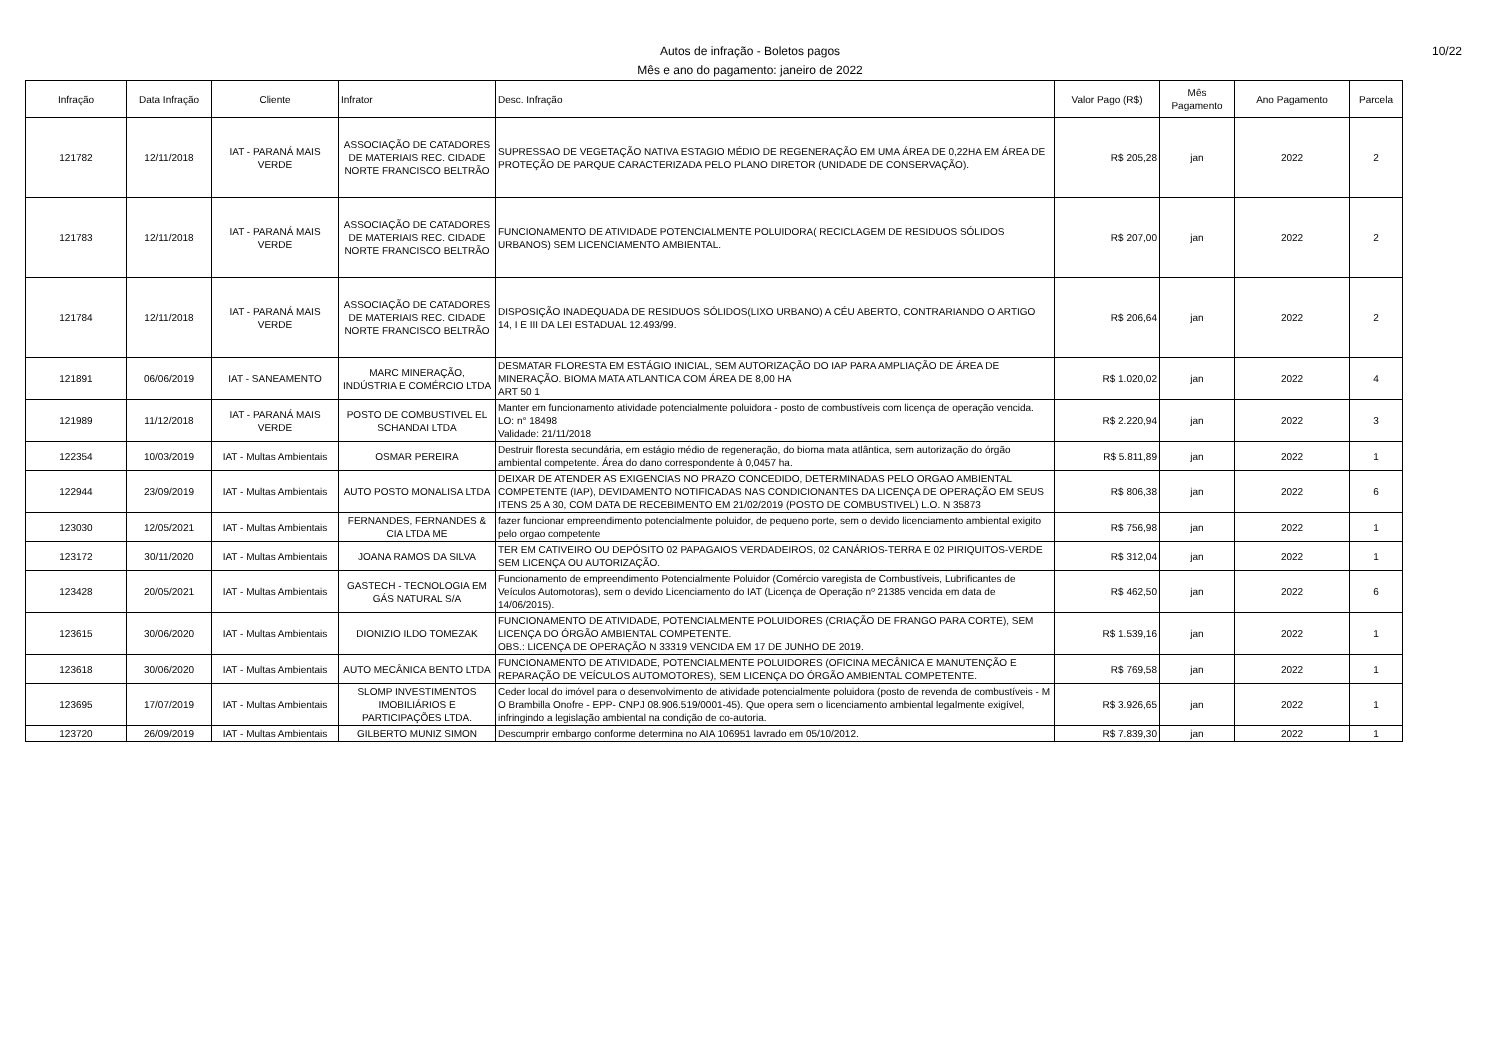Autos de infração - Boletos pagos
Mês e ano do pagamento: janeiro de 2022
10/22
| Infração | Data Infração | Cliente | Infrator | Desc. Infração | Valor Pago (R$) | Mês Pagamento | Ano Pagamento | Parcela |
| --- | --- | --- | --- | --- | --- | --- | --- | --- |
| 121782 | 12/11/2018 | IAT - PARANÁ MAIS VERDE | ASSOCIAÇÃO DE CATADORES DE MATERIAIS REC. CIDADE NORTE FRANCISCO BELTRÃO | SUPRESSAO DE VEGETAÇÃO NATIVA ESTAGIO MÉDIO DE REGENERAÇÃO EM UMA ÁREA DE 0,22HA EM ÁREA DE PROTEÇÃO DE PARQUE CARACTERIZADA PELO PLANO DIRETOR (UNIDADE DE CONSERVAÇÃO). | R$ 205,28 | jan | 2022 | 2 |
| 121783 | 12/11/2018 | IAT - PARANÁ MAIS VERDE | ASSOCIAÇÃO DE CATADORES DE MATERIAIS REC. CIDADE NORTE FRANCISCO BELTRÃO | FUNCIONAMENTO DE ATIVIDADE POTENCIALMENTE POLUIDORA( RECICLAGEM DE RESIDUOS SÓLIDOS URBANOS) SEM LICENCIAMENTO AMBIENTAL. | R$ 207,00 | jan | 2022 | 2 |
| 121784 | 12/11/2018 | IAT - PARANÁ MAIS VERDE | ASSOCIAÇÃO DE CATADORES DE MATERIAIS REC. CIDADE NORTE FRANCISCO BELTRÃO | DISPOSIÇÃO INADEQUADA DE RESIDUOS SÓLIDOS(LIXO URBANO) A CÉU ABERTO, CONTRARIANDO O ARTIGO 14, I E III DA LEI ESTADUAL 12.493/99. | R$ 206,64 | jan | 2022 | 2 |
| 121891 | 06/06/2019 | IAT - SANEAMENTO | MARC MINERAÇÃO, INDÚSTRIA E COMÉRCIO LTDA | DESMATAR FLORESTA EM ESTÁGIO INICIAL, SEM AUTORIZAÇÃO DO IAP PARA AMPLIAÇÃO DE ÁREA DE MINERAÇÃO. BIOMA MATA ATLANTICA COM ÁREA DE 8,00 HA ART 50 1 | R$ 1.020,02 | jan | 2022 | 4 |
| 121989 | 11/12/2018 | IAT - PARANÁ MAIS VERDE | POSTO DE COMBUSTIVEL EL SCHANDAI LTDA | Manter em funcionamento atividade potencialmente poluidora - posto de combustíveis com licença de operação vencida. LO: n° 18498 Validade: 21/11/2018 | R$ 2.220,94 | jan | 2022 | 3 |
| 122354 | 10/03/2019 | IAT - Multas Ambientais | OSMAR PEREIRA | Destruir floresta secundária, em estágio médio de regeneração, do bioma mata atlântica, sem autorização do órgão ambiental competente. Área do dano correspondente à 0,0457 ha. | R$ 5.811,89 | jan | 2022 | 1 |
| 122944 | 23/09/2019 | IAT - Multas Ambientais | AUTO POSTO MONALISA LTDA | DEIXAR DE ATENDER AS EXIGENCIAS NO PRAZO CONCEDIDO, DETERMINADAS PELO ORGAO AMBIENTAL COMPETENTE (IAP), DEVIDAMENTO NOTIFICADAS NAS CONDICIONANTES DA LICENÇA DE OPERAÇÃO EM SEUS ITENS 25 A 30, COM DATA DE RECEBIMENTO EM 21/02/2019 (POSTO DE COMBUSTIVEL) L.O. N 35873 | R$ 806,38 | jan | 2022 | 6 |
| 123030 | 12/05/2021 | IAT - Multas Ambientais | FERNANDES, FERNANDES & CIA LTDA ME | fazer funcionar empreendimento potencialmente poluidor, de pequeno porte, sem o devido licenciamento ambiental exigito pelo orgao competente | R$ 756,98 | jan | 2022 | 1 |
| 123172 | 30/11/2020 | IAT - Multas Ambientais | JOANA RAMOS DA SILVA | TER EM CATIVEIRO OU DEPÓSITO 02 PAPAGAIOS VERDADEIROS, 02 CANÁRIOS-TERRA E 02 PIRIQUITOS-VERDE SEM LICENÇA OU AUTORIZAÇÃO. | R$ 312,04 | jan | 2022 | 1 |
| 123428 | 20/05/2021 | IAT - Multas Ambientais | GASTECH - TECNOLOGIA EM GÁS NATURAL S/A | Funcionamento de empreendimento Potencialmente Poluidor (Comércio varegista de Combustíveis, Lubrificantes de Veículos Automotoras), sem o devido Licenciamento do IAT (Licença de Operação nº 21385 vencida em data de 14/06/2015). | R$ 462,50 | jan | 2022 | 6 |
| 123615 | 30/06/2020 | IAT - Multas Ambientais | DIONIZIO ILDO TOMEZAK | FUNCIONAMENTO DE ATIVIDADE, POTENCIALMENTE POLUIDORES (CRIAÇÃO DE FRANGO PARA CORTE), SEM LICENÇA DO ÓRGÃO AMBIENTAL COMPETENTE. OBS.: LICENÇA DE OPERAÇÃO N 33319 VENCIDA EM 17 DE JUNHO DE 2019. | R$ 1.539,16 | jan | 2022 | 1 |
| 123618 | 30/06/2020 | IAT - Multas Ambientais | AUTO MECÂNICA BENTO LTDA | FUNCIONAMENTO DE ATIVIDADE, POTENCIALMENTE POLUIDORES (OFICINA MECÂNICA E MANUTENÇÃO E REPARAÇÃO DE VEÍCULOS AUTOMOTORES), SEM LICENÇA DO ÓRGÃO AMBIENTAL COMPETENTE. | R$ 769,58 | jan | 2022 | 1 |
| 123695 | 17/07/2019 | IAT - Multas Ambientais | SLOMP INVESTIMENTOS IMOBILIÁRIOS E PARTICIPAÇÕES LTDA. | Ceder local do imóvel para o desenvolvimento de atividade potencialmente poluidora (posto de revenda de combustíveis - M O Brambilla Onofre - EPP- CNPJ 08.906.519/0001-45). Que opera sem o licenciamento ambiental legalmente exigível, infringindo a legislação ambiental na condição de co-autoria. | R$ 3.926,65 | jan | 2022 | 1 |
| 123720 | 26/09/2019 | IAT - Multas Ambientais | GILBERTO MUNIZ SIMON | Descumprir embargo conforme determina no AIA 106951 lavrado em 05/10/2012. | R$ 7.839,30 | jan | 2022 | 1 |